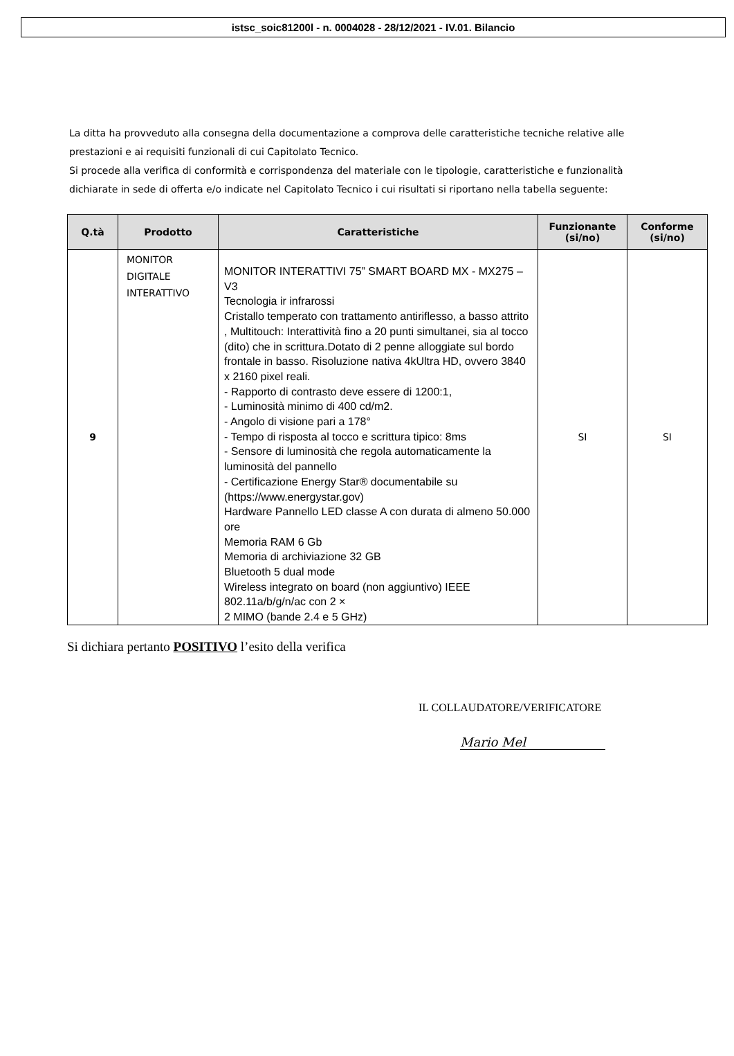istsc_soic81200l - n. 0004028 - 28/12/2021 - IV.01. Bilancio
La ditta ha provveduto alla consegna della documentazione a comprova delle caratteristiche tecniche relative alle prestazioni e ai requisiti funzionali di cui Capitolato Tecnico.
Si procede alla verifica di conformità e corrispondenza del materiale con le tipologie, caratteristiche e funzionalità dichiarate in sede di offerta e/o indicate nel Capitolato Tecnico i cui risultati si riportano nella tabella seguente:
| Q.tà | Prodotto | Caratteristiche | Funzionante (si/no) | Conforme (si/no) |
| --- | --- | --- | --- | --- |
| 9 | MONITOR DIGITALE INTERATTIVO | MONITOR INTERATTIVI 75” SMART BOARD MX - MX275 – V3 Tecnologia ir infrarossi Cristallo temperato con trattamento antiriflesso, a basso attrito , Multitouch: Interattività fino a 20 punti simultanei, sia al tocco (dito) che in scrittura.Dotato di 2 penne alloggiate sul bordo frontale in basso. Risoluzione nativa 4kUltra HD, ovvero 3840 x 2160 pixel reali. - Rapporto di contrasto deve essere di 1200:1, - Luminosità minimo di 400 cd/m2. - Angolo di visione pari a 178° - Tempo di risposta al tocco e scrittura tipico: 8ms - Sensore di luminosità che regola automaticamente la luminosità del pannello - Certificazione Energy Star® documentabile su (https://www.energystar.gov) Hardware Pannello LED classe A con durata di almeno 50.000 ore Memoria RAM 6 Gb Memoria di archiviazione 32 GB Bluetooth 5 dual mode Wireless integrato on board (non aggiuntivo) IEEE 802.11a/b/g/n/ac con 2 × 2 MIMO (bande 2.4 e 5 GHz) | SI | SI |
Si dichiara pertanto POSITIVO l’esito della verifica
IL COLLAUDATORE/VERIFICATORE
Mario Mel